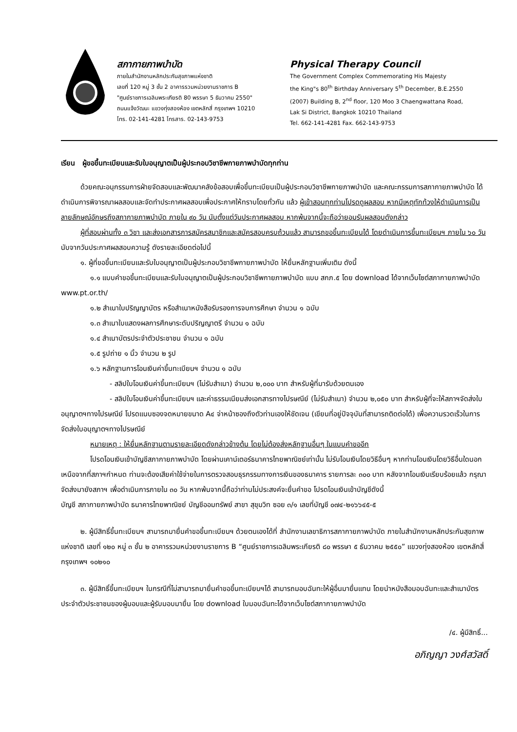สภากายภาพบำบัด
ภายในสำนักงานหลักประกันสุขภาพแห่งชาติ
เลขที่ 120 หมู่ 3 ชั้น 2 อาคารรวมหน่วยงานราชการ B
"ศูนย์ราชการเฉลิมพระเกียรติ 80 พรรษา 5 ธันวาคม 2550"
ถนนแจ้งวัฒนะ แขวงทุ่งสองห้อง เขตหลักสี่ กรุงเทพฯ 10210
โทร. 02-141-4281 โทรสาร. 02-143-9753
Physical Therapy Council
The Government Complex Commemorating His Majesty
the King"s 80<sup>th</sup> Birthday Anniversary 5<sup>th</sup> December, B.E.2550
(2007) Building B, 2<sup>nd</sup> floor, 120 Moo 3 Chaengwattana Road,
Lak Si District, Bangkok 10210 Thailand
Tel. 662-141-4281 Fax. 662-143-9753
เรียน ผู้ขอขึ้นทะเบียนและรับใบอนุญาตเป็นผู้ประกอบวิชาชีพกายภาพบำบัดทุกท่าน
ด้วยคณะอนุกรรมการฝ่ายจัดสอบและพัฒนาคลังข้อสอบเพื่อขึ้นทะเบียนเป็นผู้ประกอบวิชาชีพกายภาพบำบัด และคณะกรรมการสภากายภาพบำบัด ได้ดำเนินการพิจารณาผลสอบและจัดทำประกาศผลสอบเพื่อประกาศให้ทราบโดยทั่วกัน แล้ว ผู้เข้าสอบทุกท่านโปรดดูผลสอบ หากมีเหตุทักท้วงให้ดำเนินการเป็นลายลักษณ์อักษรถึงสภากายภาพบำบัด ภายใน ๙๐ วัน นับตั้งแต่วันประกาศผลสอบ หากพ้นจากนี้จะถือว่ายอมรับผลสอบดังกล่าว
ผู้ที่สอบผ่านทั้ง ๓ วิชา และส่งเอกสารการสมัครสมาชิกและสมัครสอบครบถ้วนแล้ว สามารถขอขึ้นทะเบียนได้ โดยดำเนินการขึ้นทะเบียนฯ ภายใน ๖๐ วัน นับจากวันประกาศผลสอบความรู้ ดังรายละเอียดต่อไปนี้
๑. ผู้ที่ขอขึ้นทะเบียนและรับใบอนุญาตเป็นผู้ประกอบวิชาชีพกายภาพบำบัด ให้ยื่นหลักฐานเพิ่มเติม ดังนี้
๑.๑ แบบคำขอขึ้นทะเบียนและรับใบอนุญาตเป็นผู้ประกอบวิชาชีพกายภาพบำบัด แบบ สกภ.๕ โดย download ได้จากเว็บไซต์สภากายภาพบำบัด www.pt.or.th/
๑.๒ สำเนาใบปริญญาบัตร หรือสำเนาหนังสือรับรองการจบการศึกษา จำนวน ๑ ฉบับ
๑.๓ สำเนาใบแสดงผลการศึกษาระดับปริญญาตรี จำนวน ๑ ฉบับ
๑.๔ สำเนาบัตรประจำตัวประชาชน จำนวน ๑ ฉบับ
๑.๕ รูปถ่าย ๑ นิ้ว จำนวน ๒ รูป
๑.๖ หลักฐานการโอนเงินค่าขึ้นทะเบียนฯ จำนวน ๑ ฉบับ
- สลิปใบโอนเงินค่าขึ้นทะเบียนฯ (ไม่รับสำเนา) จำนวน ๒,๐๐๐ บาท สำหรับผู้ที่มารับด้วยตนเอง
- สลิปใบโอนเงินค่าขึ้นทะเบียนฯ และค่าธรรมเนียมส่งเอกสารทางไปรษณีย์ (ไม่รับสำเนา) จำนวน ๒,๐๕๐ บาท สำหรับผู้ที่จะให้สภาฯจัดส่งใบอนุญาตฯทางไปรษณีย์ โปรดแนบซองจดหมายขนาด A๔ จ่าหน้าซองถึงตัวท่านเองให้ชัดเจน (เขียนที่อยู่ปัจจุบันที่สามารถติดต่อได้) เพื่อความรวดเร็วในการจัดส่งใบอนุญาตฯทางไปรษณีย์
หมายเหตุ : ให้ยื่นหลักฐานตามรายละเอียดดังกล่าวข้างต้น โดยไม่ต้องส่งหลักฐานอื่นๆ ในแบบคำขออีก
โปรดโอนเงินเข้าบัญชีสภากายภาพบำบัด โดยผ่านเคาน์เตอร์ธนาคารไทยพาณิชย์เท่านั้น ไม่รับโอนเงินโดยวิธีอื่นๆ หากท่านโอนเงินโดยวิธีอื่นใดนอกเหนือจากที่สภาฯกำหนด ท่านจะต้องเสียค่าใช้จ่ายในการตรวจสอบธุรกรรมทางการเงินของธนาคาร รายการละ ๓๐๐ บาท หลังจากโอนเงินเรียบร้อยแล้ว กรุณาจัดส่งมายังสภาฯ เพื่อดำเนินการภายใน ๓๐ วัน หากพ้นจากนี้ถือว่าท่านไม่ประสงค์จะยื่นคำขอ โปรดโอนเงินเข้าบัญชีดังนี้
บัญชี สภากายภาพบำบัด ธนาคารไทยพาณิชย์ บัญชีออมทรัพย์ สาขา สุขุมวิท ซอย ๓/๑ เลขที่บัญชี ๐๗๔-๒๑๖๖๔๕-๕
๒. ผู้มีสิทธิ์ขึ้นทะเบียนฯ สามารถมายื่นคำขอขึ้นทะเบียนฯ ด้วยตนเองได้ที่ สำนักงานเลขาธิการสภากายภาพบำบัด ภายในสำนักงานหลักประกันสุขภาพแห่งชาติ เลขที่ ๑๒๐ หมู่ ๓ ชั้น ๒ อาคารรวมหน่วยงานราชการ B “ศูนย์ราชการเฉลิมพระเกียรติ ๘๐ พรรษา ๕ ธันวาคม ๒๕๕๐” แขวงทุ่งสองห้อง เขตหลักสี่ กรุงเทพฯ ๑๐๒๑๐
๓. ผู้มีสิทธิ์ขึ้นทะเบียนฯ ในกรณีที่ไม่สามารถมายื่นคำขอขึ้นทะเบียนฯได้ สามารถมอบฉันทะให้ผู้อื่นมายื่นแทน โดยนำหนังสือมอบฉันทะและสำเนาบัตรประจำตัวประชาชนของผู้มอบและผู้รับมอบมายื่น โดย download ใบมอบฉันทะได้จากเว็บไซต์สภากายภาพบำบัด
/๔. ผู้มีสิทธิ์...
อภิญญา วงศ์สวัสดิ์